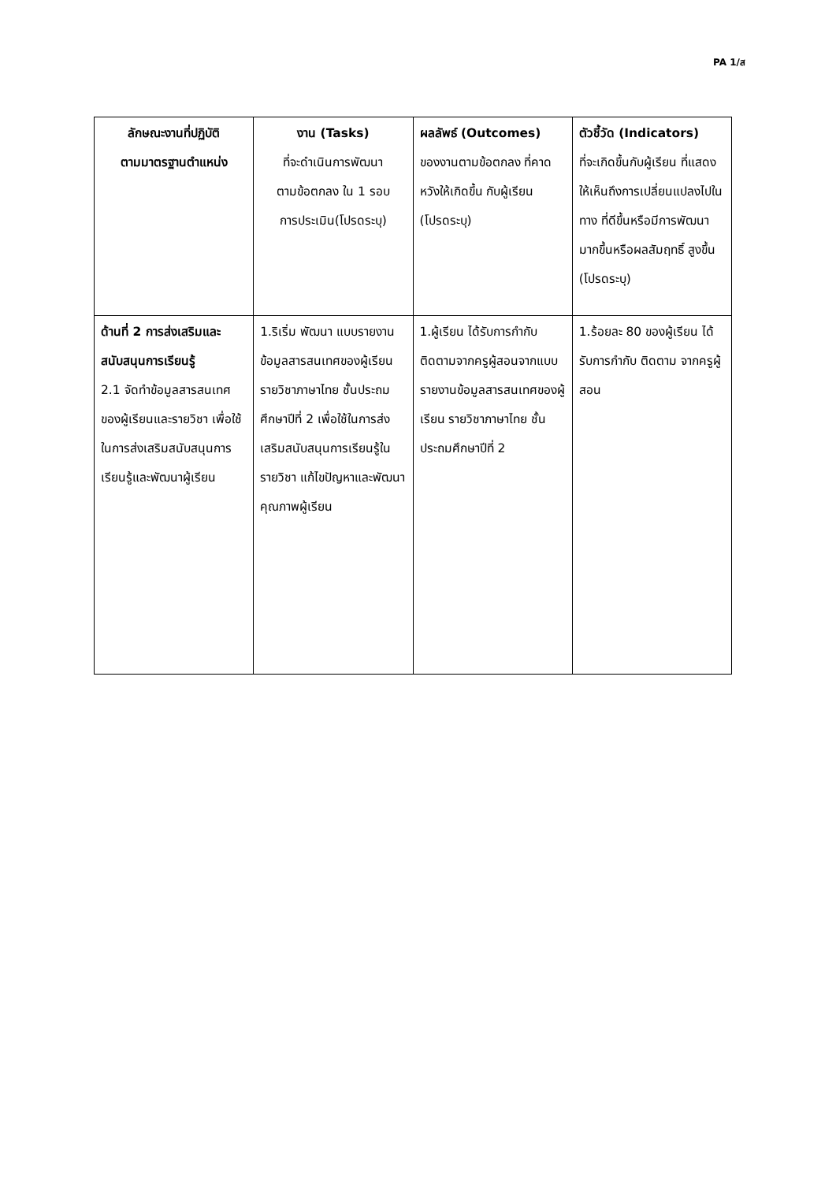PA 1/ส
| ลักษณะงานที่ปฏิบัติ ตามมาตรฐานตำแหน่ง | งาน (Tasks) ที่จะดำเนินการพัฒนา ตามข้อตกลง ใน 1 รอบ การประเมิน(โปรดระบุ) | ผลลัพธ์ (Outcomes) ของงานตามข้อตกลง ที่คาดหวังให้เกิดขึ้น กับผู้เรียน (โปรดระบุ) | ตัวชี้วัด (Indicators) ที่จะเกิดขึ้นกับผู้เรียน ที่แสดงให้เห็นถึงการเปลี่ยนแปลงไปในทาง ที่ดีขึ้นหรือมีการพัฒนา มากขึ้นหรือผลสัมฤทธิ์ สูงขึ้น (โปรดระบุ) |
| --- | --- | --- | --- |
| ด้านที่ 2 การส่งเสริมและสนับสนุนการเรียนรู้ 2.1 จัดทำข้อมูลสารสนเทศของผู้เรียนและรายวิชา เพื่อใช้ในการส่งเสริมสนับสนุนการเรียนรู้และพัฒนาผู้เรียน | 1.ริเริ่ม พัฒนา แบบรายงานข้อมูลสารสนเทศของผู้เรียน รายวิชาภาษาไทย ชั้นประถมศึกษาปีที่ 2 เพื่อใช้ในการส่งเสริมสนับสนุนการเรียนรู้ในรายวิชา แก้ไขปัญหาและพัฒนาคุณภาพผู้เรียน | 1.ผู้เรียน ได้รับการกำกับติดตามจากครูผู้สอนจากแบบรายงานข้อมูลสารสนเทศของผู้เรียน รายวิชาภาษาไทย ชั้นประถมศึกษาปีที่ 2 | 1.ร้อยละ 80 ของผู้เรียน ได้รับการกำกับ ติดตาม จากครูผู้สอน |